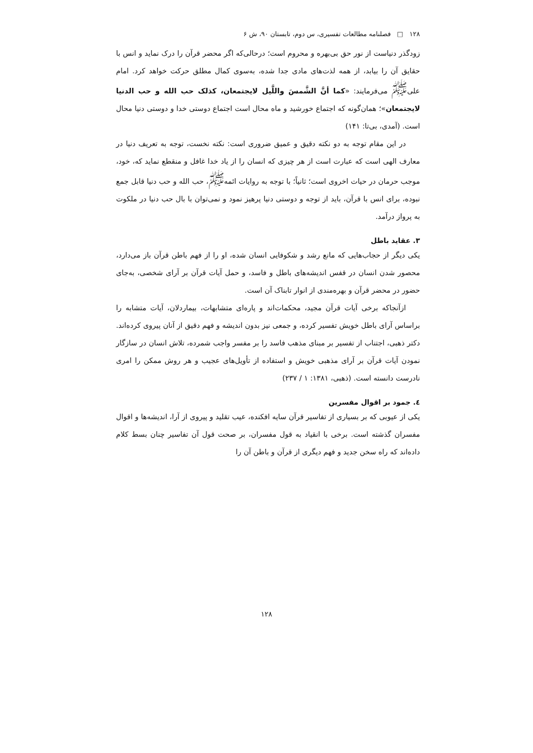۱۲۸ □ فصلنامه مطالعات تفسیری، س دوم، تابستان ۹۰، ش ۶
زودگذر دنیاست از نور حق بی‌بهره و محروم است؛ درحالی‌که اگر محضر قرآن را درک نماید و انس با حقایق آن را بیابد، از همه لذت‌های مادی جدا شده، به‌سوی کمال مطلق حرکت خواهد کرد. امام علی<sup>ﷺ</sup> می‌فرمایند: «کما أنَّ الشَّمسَ واللَّیل لایجتمعان، کذلک حب الله و حب الدنیا لایجتمعان»؛ همان‌گونه که اجتماع خورشید و ماه محال است اجتماع دوستی خدا و دوستی دنیا محال است. (آمدی، بی‌تا: ۱۴۱)
در این مقام توجه به دو نکته دقیق و عمیق ضروری است: نکته نخست، توجه به تعریف دنیا در معارف الهی است که عبارت است از هر چیزی که انسان را از یاد خدا غافل و منقطع نماید که، خود، موجب حرمان در حیات اخروی است؛ ثانیاً؛ با توجه به روایات ائمه<sup>ﷺ</sup>، حب الله و حب دنیا قابل جمع نبوده، برای انس با قرآن، باید از توجه و دوستی دنیا پرهیز نمود و نمی‌توان با بال حب دنیا در ملکوت به پرواز درآمد.
۳. عقاید باطل
یکی دیگر از حجاب‌هایی که مانع رشد و شکوفایی انسان شده، او را از فهم باطن قرآن باز می‌دارد، محصور شدن انسان در قفس اندیشه‌های باطل و فاسد، و حمل آیات قرآن بر آرای شخصی، به‌جای حضور در محضر قرآن و بهره‌مندی از انوار تابناک آن است.
ازآنجاکه برخی آیات قرآن مجید، محکمات‌اند و پاره‌ای متشابهات، بیماردلان، آیات متشابه را براساس آرای باطل خویش تفسیر کرده، و جمعی نیز بدون اندیشه و فهم دقیق از آنان پیروی کرده‌اند. دکتر ذهبی، اجتناب از تفسیر بر مبنای مذهب فاسد را بر مفسر واجب شمرده، تلاش انسان در سازگار نمودن آیات قرآن بر آرای مذهبی خویش و استفاده از تأویل‌های عجیب و هر روش ممکن را امری نادرست دانسته است. (ذهبی، ۱۳۸۱: ۱ / ۲۳۷)
٤. جمود بر اقوال مفسرین
یکی از عیوبی که بر بسیاری از تفاسیر قرآن سایه افکنده، عیب تقلید و پیروی از آرا، اندیشه‌ها و اقوال مفسران گذشته است. برخی با انقیاد به قول مفسران، بر صحت قول آن تفاسیر چنان بسط کلام داده‌اند که راه سخن جدید و فهم دیگری از قرآن و باطن آن را
۱۲۸